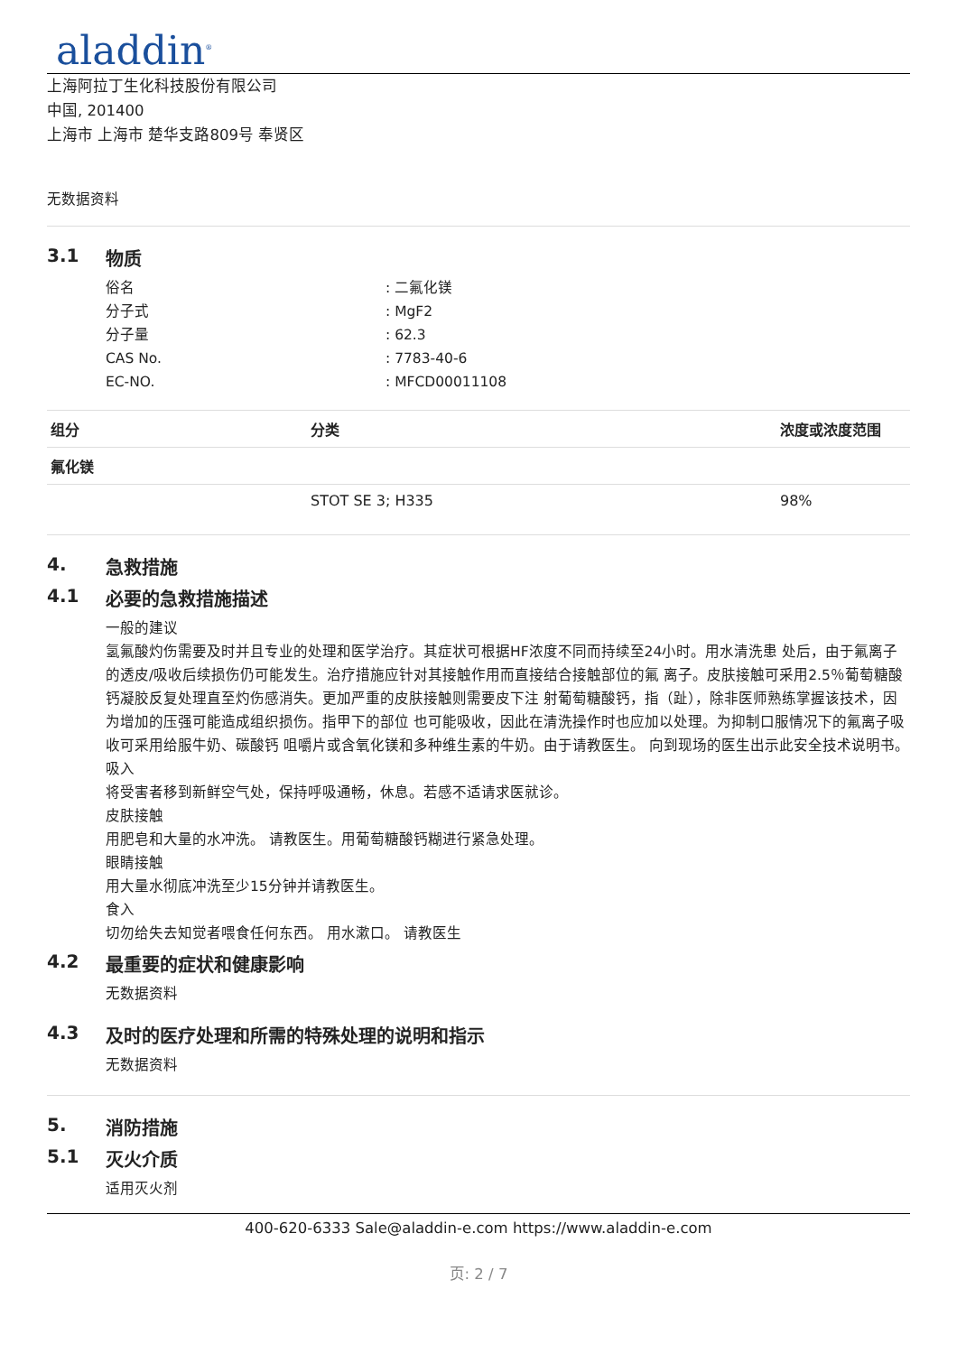aladdin<sup>®</sup>
上海阿拉丁生化科技股份有限公司
中国, 201400
上海市 上海市 楚华支路809号 奉贤区
无数据资料
3.1 物质
俗名 : 二氟化镁
分子式 : MgF2
分子量 : 62.3
CAS No. : 7783-40-6
EC-NO. : MFCD00011108
| 组分 | 分类 | 浓度或浓度范围 |
| --- | --- | --- |
| 氟化镁 | | |
| | STOT SE 3; H335 | 98% |
4. 急救措施
4.1 必要的急救措施描述
一般的建议
氢氟酸灼伤需要及时并且专业的处理和医学治疗。其症状可根据HF浓度不同而持续至24小时。用水清洗患 处后，由于氟离子的透皮/吸收后续损伤仍可能发生。治疗措施应针对其接触作用而直接结合接触部位的氟 离子。皮肤接触可采用2.5％葡萄糖酸钙凝胶反复处理直至灼伤感消失。更加严重的皮肤接触则需要皮下注 射葡萄糖酸钙，指（趾），除非医师熟练掌握该技术，因为增加的压强可能造成组织损伤。指甲下的部位 也可能吸收，因此在清洗操作时也应加以处理。为抑制口服情况下的氟离子吸收可采用给服牛奶、碳酸钙 咀嚼片或含氧化镁和多种维生素的牛奶。由于请教医生。 向到现场的医生出示此安全技术说明书。
吸入
将受害者移到新鲜空气处，保持呼吸通畅，休息。若感不适请求医就诊。
皮肤接触
用肥皂和大量的水冲洗。 请教医生。用葡萄糖酸钙糊进行紧急处理。
眼睛接触
用大量水彻底冲洗至少15分钟并请教医生。
食入
切勿给失去知觉者喂食任何东西。 用水漱口。 请教医生
4.2 最重要的症状和健康影响
无数据资料
4.3 及时的医疗处理和所需的特殊处理的说明和指示
无数据资料
5. 消防措施
5.1 灭火介质
适用灭火剂
400-620-6333 Sale@aladdin-e.com https://www.aladdin-e.com
页: 2 / 7